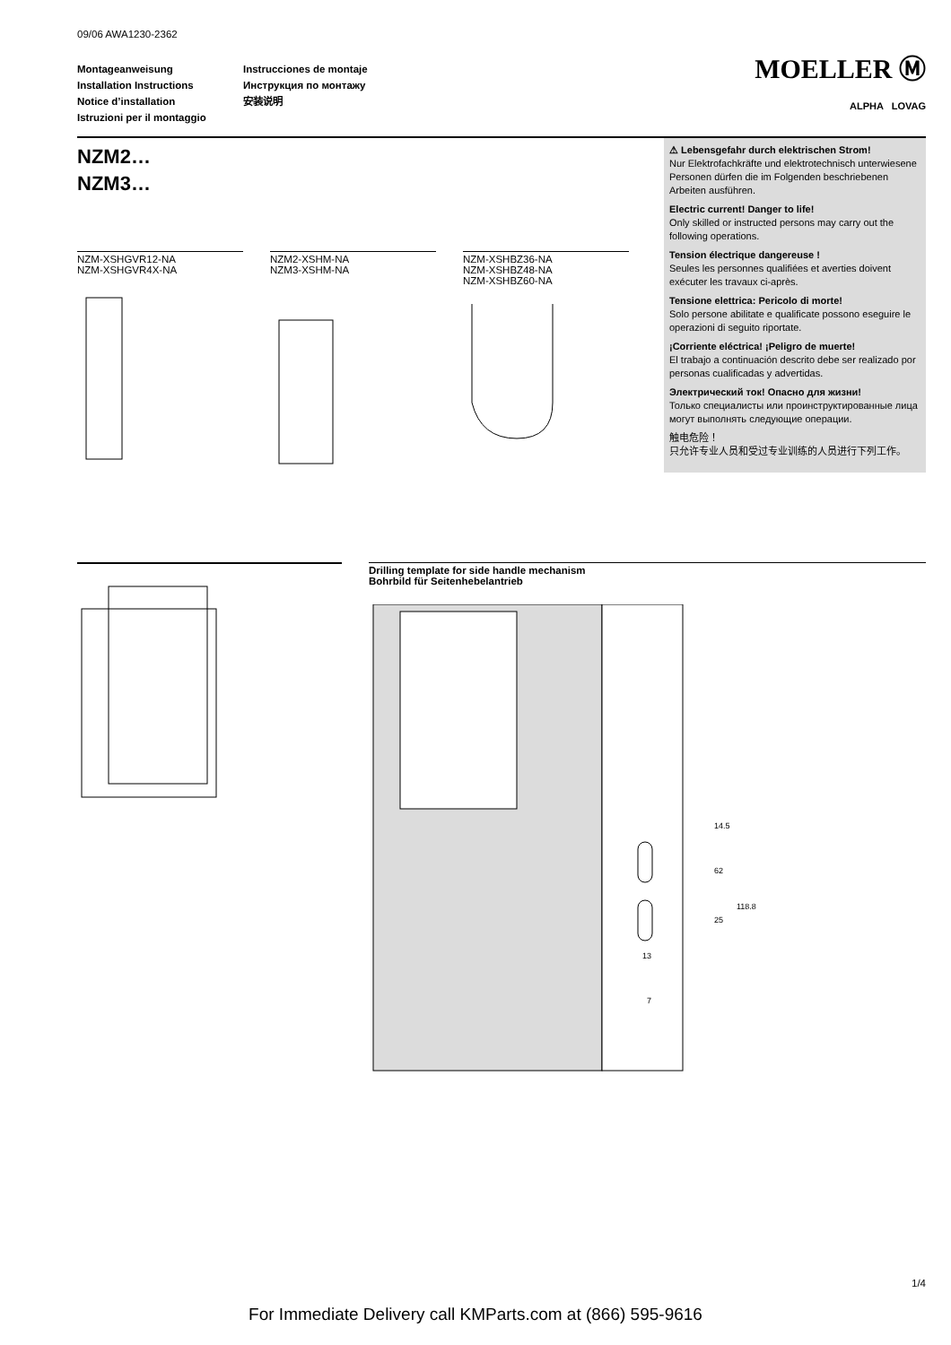09/06 AWA1230-2362
Montageanweisung
Installation Instructions
Notice d’installation
Istruzioni per il montaggio
Instrucciones de montaje
Инструкция по монтажу
安装说明
MOELLER Ⓜ
ALPHA LOVAG
NZM2…
NZM3…
NZM-XSHGVR12-NA
NZM-XSHGVR4X-NA
NZM2-XSHM-NA
NZM3-XSHM-NA
NZM-XSHBZ36-NA
NZM-XSHBZ48-NA
NZM-XSHBZ60-NA
⚠ Lebensgefahr durch elektrischen Strom!
Nur Elektrofachkräfte und elektrotechnisch unterwiesene Personen dürfen die im Folgenden beschriebenen Arbeiten ausführen.
Electric current! Danger to life!
Only skilled or instructed persons may carry out the following operations.
Tension électrique dangereuse !
Seules les personnes qualifiées et averties doivent exécuter les travaux ci-après.
Tensione elettrica: Pericolo di morte!
Solo persone abilitate e qualificate possono eseguire le operazioni di seguito riportate.
¡Corriente eléctrica! ¡Peligro de muerte!
El trabajo a continuación descrito debe ser realizado por personas cualificadas y advertidas.
Электрический ток! Опасно для жизни!
Только специалисты или проинструктированные лица могут выполнять следующие операции.
触电危险！
只允许专业人员和受过专业训练的人员进行下列工作。
Drilling template for side handle mechanism
Bohrbild für Seitenhebelantrieb
14.5
62
118.8
25
13
7
1/4
For Immediate Delivery call KMParts.com at (866) 595-9616